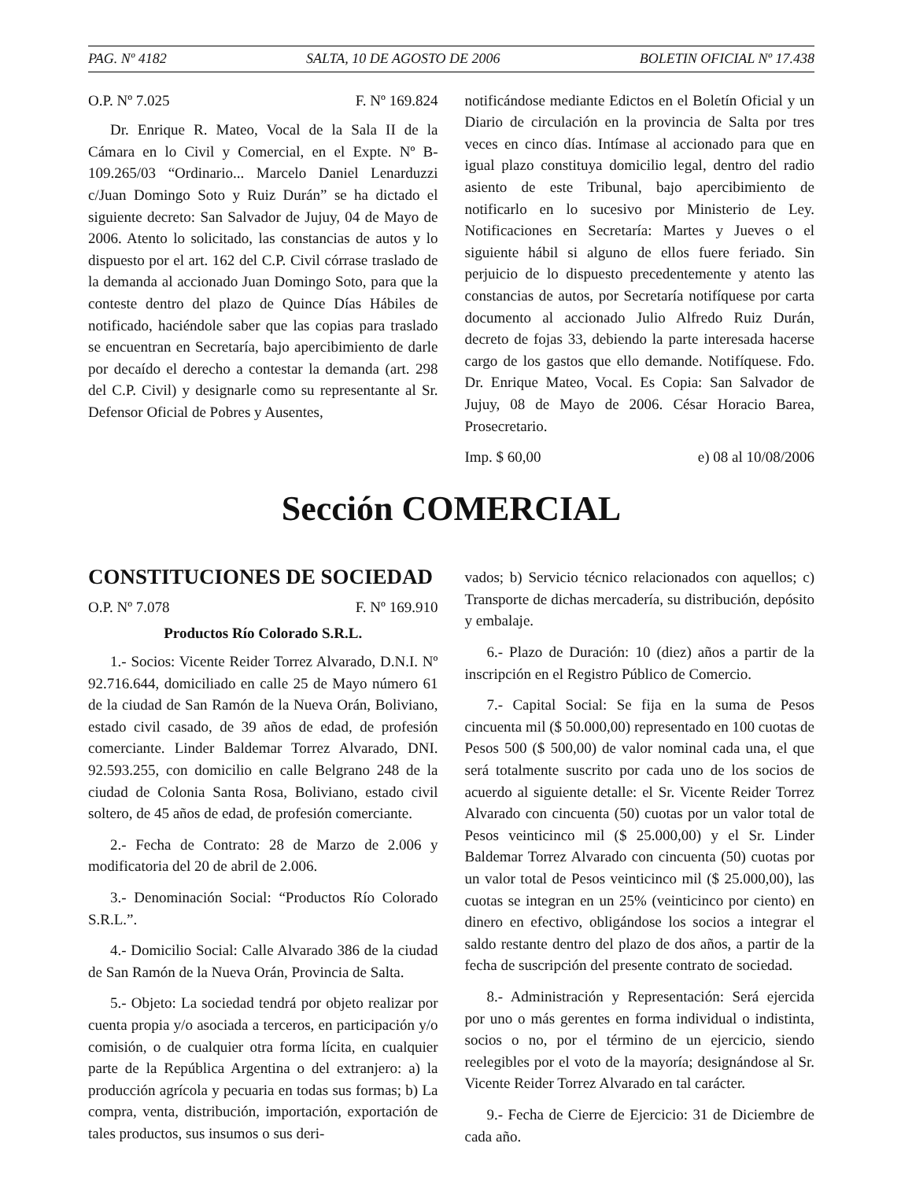PAG. Nº 4182 SALTA, 10 DE AGOSTO DE 2006 BOLETIN OFICIAL Nº 17.438
O.P. Nº 7.025 F. Nº 169.824
Dr. Enrique R. Mateo, Vocal de la Sala II de la Cámara en lo Civil y Comercial, en el Expte. Nº B-109.265/03 “Ordinario... Marcelo Daniel Lenarduzzi c/Juan Domingo Soto y Ruiz Durán” se ha dictado el siguiente decreto: San Salvador de Jujuy, 04 de Mayo de 2006. Atento lo solicitado, las constancias de autos y lo dispuesto por el art. 162 del C.P. Civil córrase traslado de la demanda al accionado Juan Domingo Soto, para que la conteste dentro del plazo de Quince Días Hábiles de notificado, haciéndole saber que las copias para traslado se encuentran en Secretaría, bajo apercibimiento de darle por decaído el derecho a contestar la demanda (art. 298 del C.P. Civil) y designarle como su representante al Sr. Defensor Oficial de Pobres y Ausentes,
notificándose mediante Edictos en el Boletín Oficial y un Diario de circulación en la provincia de Salta por tres veces en cinco días. Intímase al accionado para que en igual plazo constituya domicilio legal, dentro del radio asiento de este Tribunal, bajo apercibimiento de notificarlo en lo sucesivo por Ministerio de Ley. Notificaciones en Secretaría: Martes y Jueves o el siguiente hábil si alguno de ellos fuere feriado. Sin perjuicio de lo dispuesto precedentemente y atento las constancias de autos, por Secretaría notifíquese por carta documento al accionado Julio Alfredo Ruiz Durán, decreto de fojas 33, debiendo la parte interesada hacerse cargo de los gastos que ello demande. Notifíquese. Fdo. Dr. Enrique Mateo, Vocal. Es Copia: San Salvador de Jujuy, 08 de Mayo de 2006. César Horacio Barea, Prosecretario.
Imp. $ 60,00 e) 08 al 10/08/2006
Sección COMERCIAL
CONSTITUCIONES DE SOCIEDAD
O.P. Nº 7.078 F. Nº 169.910
Productos Río Colorado S.R.L.
1.- Socios: Vicente Reider Torrez Alvarado, D.N.I. Nº 92.716.644, domiciliado en calle 25 de Mayo número 61 de la ciudad de San Ramón de la Nueva Orán, Boliviano, estado civil casado, de 39 años de edad, de profesión comerciante. Linder Baldemar Torrez Alvarado, DNI. 92.593.255, con domicilio en calle Belgrano 248 de la ciudad de Colonia Santa Rosa, Boliviano, estado civil soltero, de 45 años de edad, de profesión comerciante.
2.- Fecha de Contrato: 28 de Marzo de 2.006 y modificatoria del 20 de abril de 2.006.
3.- Denominación Social: “Productos Río Colorado S.R.L.”.
4.- Domicilio Social: Calle Alvarado 386 de la ciudad de San Ramón de la Nueva Orán, Provincia de Salta.
5.- Objeto: La sociedad tendrá por objeto realizar por cuenta propia y/o asociada a terceros, en participación y/o comisión, o de cualquier otra forma lícita, en cualquier parte de la República Argentina o del extranjero: a) la producción agrícola y pecuaria en todas sus formas; b) La compra, venta, distribución, importación, exportación de tales productos, sus insumos o sus deri-
vados; b) Servicio técnico relacionados con aquellos; c) Transporte de dichas mercadería, su distribución, depósito y embalaje.
6.- Plazo de Duración: 10 (diez) años a partir de la inscripción en el Registro Público de Comercio.
7.- Capital Social: Se fija en la suma de Pesos cincuenta mil ($ 50.000,00) representado en 100 cuotas de Pesos 500 ($ 500,00) de valor nominal cada una, el que será totalmente suscrito por cada uno de los socios de acuerdo al siguiente detalle: el Sr. Vicente Reider Torrez Alvarado con cincuenta (50) cuotas por un valor total de Pesos veinticinco mil ($ 25.000,00) y el Sr. Linder Baldemar Torrez Alvarado con cincuenta (50) cuotas por un valor total de Pesos veinticinco mil ($ 25.000,00), las cuotas se integran en un 25% (veinticinco por ciento) en dinero en efectivo, obligándose los socios a integrar el saldo restante dentro del plazo de dos años, a partir de la fecha de suscripción del presente contrato de sociedad.
8.- Administración y Representación: Será ejercida por uno o más gerentes en forma individual o indistinta, socios o no, por el término de un ejercicio, siendo reelegibles por el voto de la mayoría; designándose al Sr. Vicente Reider Torrez Alvarado en tal carácter.
9.- Fecha de Cierre de Ejercicio: 31 de Diciembre de cada año.